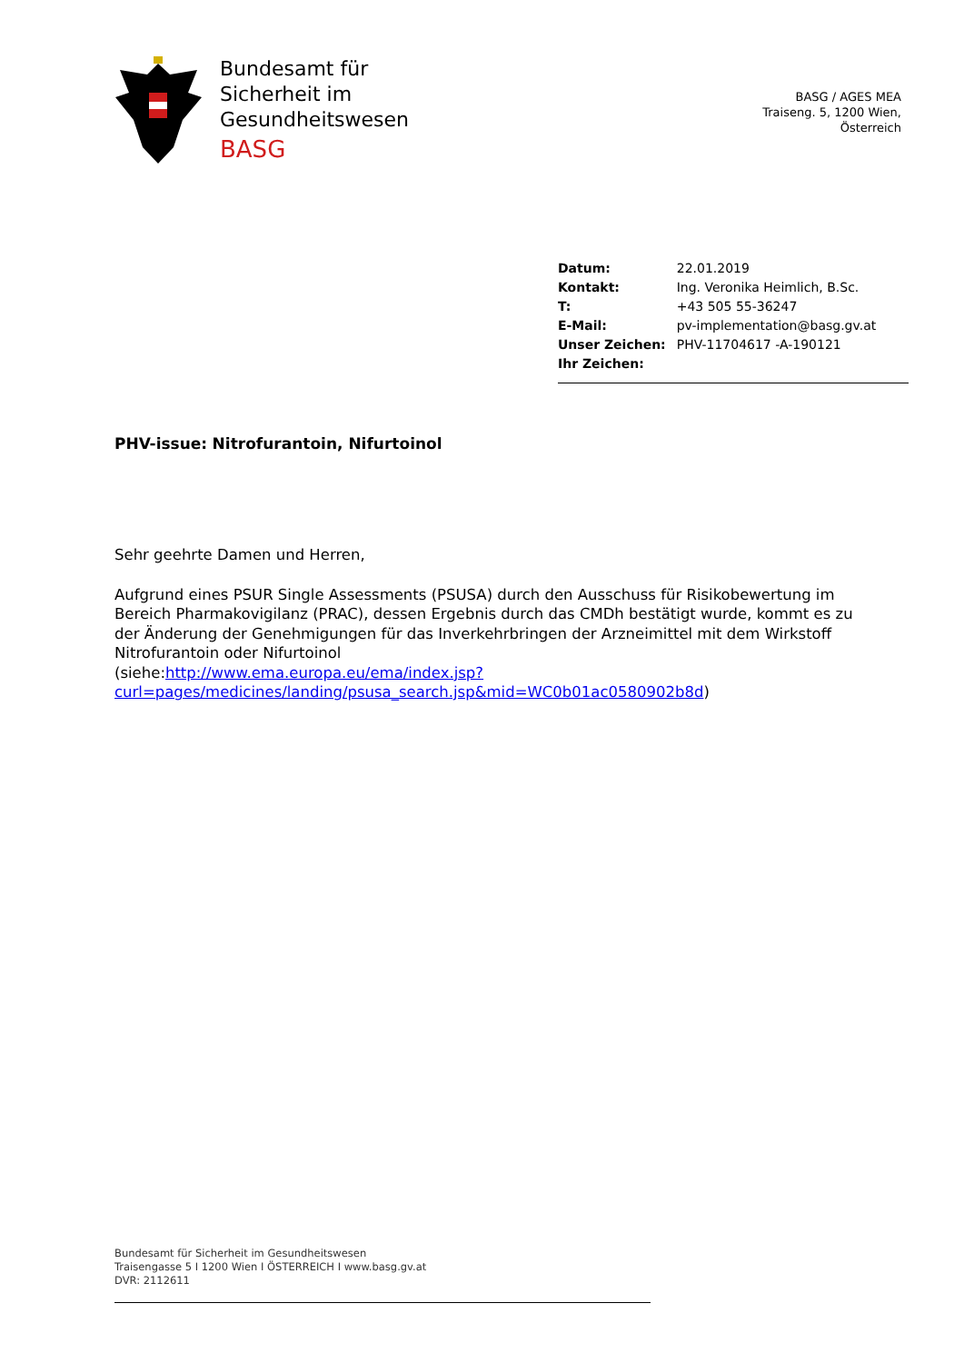Bundesamt für
Sicherheit im
Gesundheitswesen
BASG
BASG / AGES MEA
Traiseng. 5, 1200 Wien,
Österreich
| Datum: | 22.01.2019 |
| Kontakt: | Ing. Veronika Heimlich, B.Sc. |
| T: | +43 505 55-36247 |
| E-Mail: | pv-implementation@basg.gv.at |
| Unser Zeichen: | PHV-11704617 -A-190121 |
| Ihr Zeichen: | |
PHV-issue: Nitrofurantoin, Nifurtoinol
Sehr geehrte Damen und Herren,
Aufgrund eines PSUR Single Assessments (PSUSA) durch den Ausschuss für Risikobewertung im Bereich Pharmakovigilanz (PRAC), dessen Ergebnis durch das CMDh bestätigt wurde, kommt es zu der Änderung der Genehmigungen für das Inverkehrbringen der Arzneimittel mit dem Wirkstoff Nitrofurantoin oder Nifurtoinol
(siehe:http://www.ema.europa.eu/ema/index.jsp?curl=pages/medicines/landing/psusa_search.jsp&mid=WC0b01ac0580902b8d)
Bundesamt für Sicherheit im Gesundheitswesen
Traisengasse 5 I 1200 Wien I ÖSTERREICH I www.basg.gv.at
DVR: 2112611